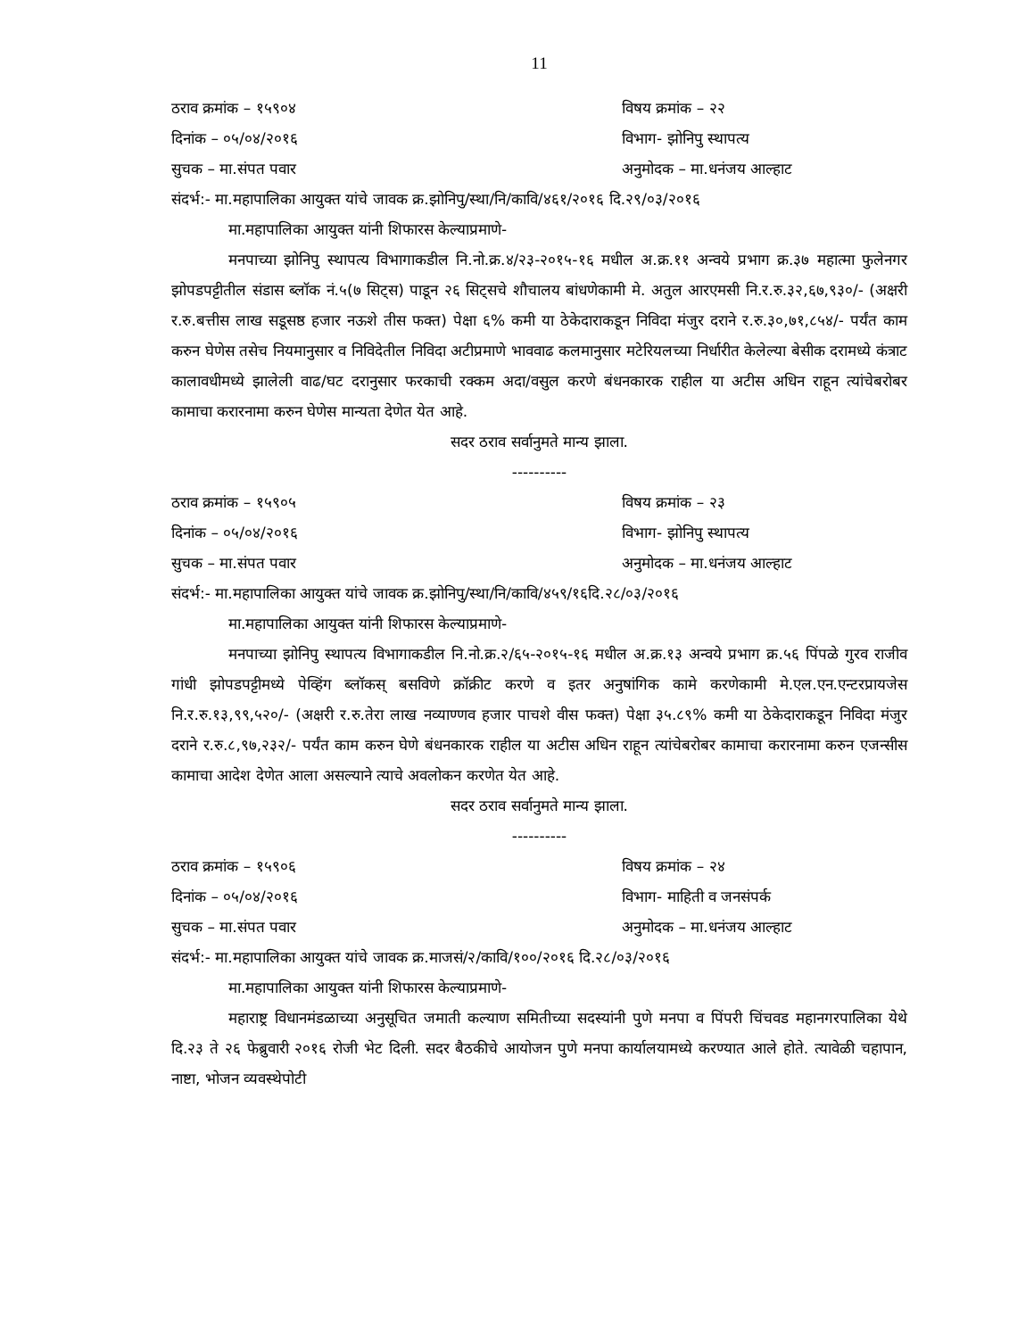11
ठराव क्रमांक – १५९०४ विषय क्रमांक – २२
दिनांक – ०५/०४/२०१६ विभाग- झोनिपु स्थापत्य
सुचक – मा.संपत पवार अनुमोदक – मा.धनंजय आल्हाट
संदर्भ:- मा.महापालिका आयुक्त यांचे जावक क्र.झोनिपु/स्था/नि/कावि/४६१/२०१६ दि.२९/०३/२०१६
मा.महापालिका आयुक्त यांनी शिफारस केल्याप्रमाणे-
मनपाच्या झोनिपु स्थापत्य विभागाकडील नि.नो.क्र.४/२३-२०१५-१६ मधील अ.क्र.११ अन्वये प्रभाग क्र.३७ महात्मा फुलेनगर झोपडपट्टीतील संडास ब्लॉक नं.५(७ सिट्स) पाडून २६ सिट्सचे शौचालय बांधणेकामी मे. अतुल आरएमसी नि.र.रु.३२,६७,९३०/- (अक्षरी र.रु.बत्तीस लाख सडूसष्ठ हजार नऊशे तीस फक्त) पेक्षा ६% कमी या ठेकेदाराकडून निविदा मंजुर दराने र.रु.३०,७१,८५४/- पर्यंत काम करुन घेणेस तसेच नियमानुसार व निविदेतील निविदा अटीप्रमाणे भाववाढ कलमानुसार मटेरियलच्या निर्धारीत केलेल्या बेसीक दरामध्ये कंत्राट कालावधीमध्ये झालेली वाढ/घट दरानुसार फरकाची रक्कम अदा/वसुल करणे बंधनकारक राहील या अटीस अधिन राहून त्यांचेबरोबर कामाचा करारनामा करुन घेणेस मान्यता देणेत येत आहे.
सदर ठराव सर्वानुमते मान्य झाला.
----------
ठराव क्रमांक – १५९०५ विषय क्रमांक – २३
दिनांक – ०५/०४/२०१६ विभाग- झोनिपु स्थापत्य
सुचक – मा.संपत पवार अनुमोदक – मा.धनंजय आल्हाट
संदर्भ:- मा.महापालिका आयुक्त यांचे जावक क्र.झोनिपु/स्था/नि/कावि/४५९/१६दि.२८/०३/२०१६
मा.महापालिका आयुक्त यांनी शिफारस केल्याप्रमाणे-
मनपाच्या झोनिपु स्थापत्य विभागाकडील नि.नो.क्र.२/६५-२०१५-१६ मधील अ.क्र.१३ अन्वये प्रभाग क्र.५६ पिंपळे गुरव राजीव गांधी झोपडपट्टीमध्ये पेव्हिंग ब्लॉकस् बसविणे क्रॉक्रीट करणे व इतर अनुषांगिक कामे करणेकामी मे.एल.एन.एन्टरप्रायजेस नि.र.रु.१३,९९,५२०/- (अक्षरी र.रु.तेरा लाख नव्याण्णव हजार पाचशे वीस फक्त) पेक्षा ३५.८९% कमी या ठेकेदाराकडून निविदा मंजुर दराने र.रु.८,९७,२३२/- पर्यंत काम करुन घेणे बंधनकारक राहील या अटीस अधिन राहून त्यांचेबरोबर कामाचा करारनामा करुन एजन्सीस कामाचा आदेश देणेत आला असल्याने त्याचे अवलोकन करणेत येत आहे.
सदर ठराव सर्वानुमते मान्य झाला.
----------
ठराव क्रमांक – १५९०६ विषय क्रमांक – २४
दिनांक – ०५/०४/२०१६ विभाग- माहिती व जनसंपर्क
सुचक – मा.संपत पवार अनुमोदक – मा.धनंजय आल्हाट
संदर्भ:- मा.महापालिका आयुक्त यांचे जावक क्र.माजसं/२/कावि/१००/२०१६ दि.२८/०३/२०१६
मा.महापालिका आयुक्त यांनी शिफारस केल्याप्रमाणे-
महाराष्ट्र विधानमंडळाच्या अनुसूचित जमाती कल्याण समितीच्या सदस्यांनी पुणे मनपा व पिंपरी चिंचवड महानगरपालिका येथे दि.२३ ते २६ फेब्रुवारी २०१६ रोजी भेट दिली. सदर बैठकीचे आयोजन पुणे मनपा कार्यालयामध्ये करण्यात आले होते. त्यावेळी चहापान, नाष्टा, भोजन व्यवस्थेपोटी